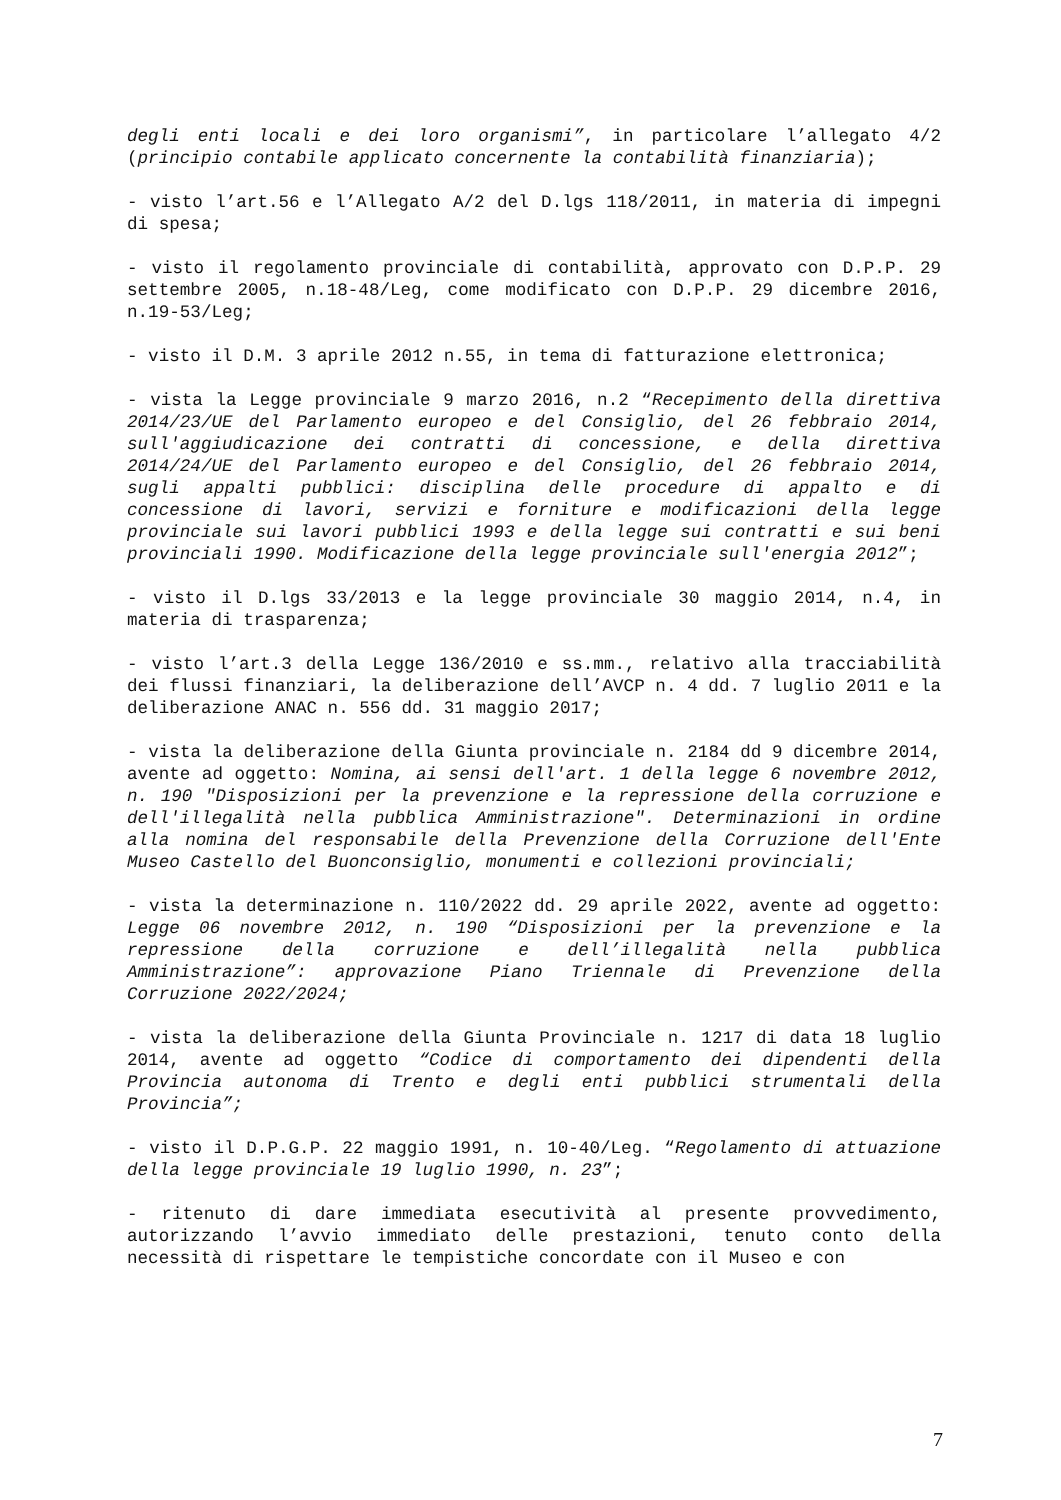degli enti locali e dei loro organismi”, in particolare l’allegato 4/2 (principio contabile applicato concernente la contabilità finanziaria);
- visto l’art.56 e l’Allegato A/2 del D.lgs 118/2011, in materia di impegni di spesa;
- visto il regolamento provinciale di contabilità, approvato con D.P.P. 29 settembre 2005, n.18-48/Leg, come modificato con D.P.P. 29 dicembre 2016, n.19-53/Leg;
- visto il D.M. 3 aprile 2012 n.55, in tema di fatturazione elettronica;
- vista la Legge provinciale 9 marzo 2016, n.2 “Recepimento della direttiva 2014/23/UE del Parlamento europeo e del Consiglio, del 26 febbraio 2014, sull'aggiudicazione dei contratti di concessione, e della direttiva 2014/24/UE del Parlamento europeo e del Consiglio, del 26 febbraio 2014, sugli appalti pubblici: disciplina delle procedure di appalto e di concessione di lavori, servizi e forniture e modificazioni della legge provinciale sui lavori pubblici 1993 e della legge sui contratti e sui beni provinciali 1990. Modificazione della legge provinciale sull'energia 2012”;
- visto il D.lgs 33/2013 e la legge provinciale 30 maggio 2014, n.4, in materia di trasparenza;
- visto l’art.3 della Legge 136/2010 e ss.mm., relativo alla tracciabilità dei flussi finanziari, la deliberazione dell’AVCP n. 4 dd. 7 luglio 2011 e la deliberazione ANAC n. 556 dd. 31 maggio 2017;
- vista la deliberazione della Giunta provinciale n. 2184 dd 9 dicembre 2014, avente ad oggetto: Nomina, ai sensi dell'art. 1 della legge 6 novembre 2012, n. 190 "Disposizioni per la prevenzione e la repressione della corruzione e dell'illegalità nella pubblica Amministrazione". Determinazioni in ordine alla nomina del responsabile della Prevenzione della Corruzione dell'Ente Museo Castello del Buonconsiglio, monumenti e collezioni provinciali;
- vista la determinazione n. 110/2022 dd. 29 aprile 2022, avente ad oggetto: Legge 06 novembre 2012, n. 190 “Disposizioni per la prevenzione e la repressione della corruzione e dell’illegalità nella pubblica Amministrazione”: approvazione Piano Triennale di Prevenzione della Corruzione 2022/2024;
- vista la deliberazione della Giunta Provinciale n. 1217 di data 18 luglio 2014, avente ad oggetto “Codice di comportamento dei dipendenti della Provincia autonoma di Trento e degli enti pubblici strumentali della Provincia”;
- visto il D.P.G.P. 22 maggio 1991, n. 10-40/Leg. “Regolamento di attuazione della legge provinciale 19 luglio 1990, n. 23”;
- ritenuto di dare immediata esecutività al presente provvedimento, autorizzando l’avvio immediato delle prestazioni, tenuto conto della necessità di rispettare le tempistiche concordate con il Museo e con
7